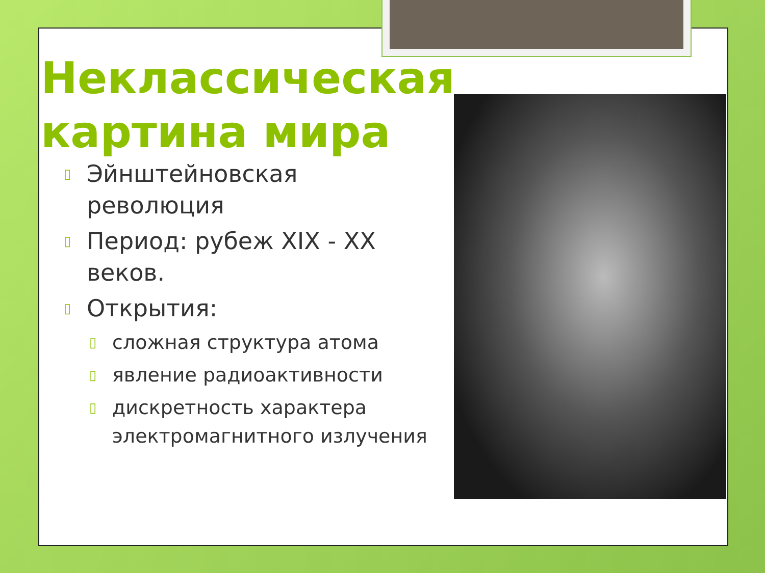Неклассическая картина мира
▯ Эйнштейновская революция
▯ Период: рубеж XIX - XX веков.
▯ Открытия:
▯ сложная структура атома
▯ явление радиоактивности
▯ дискретность характера электромагнитного излучения